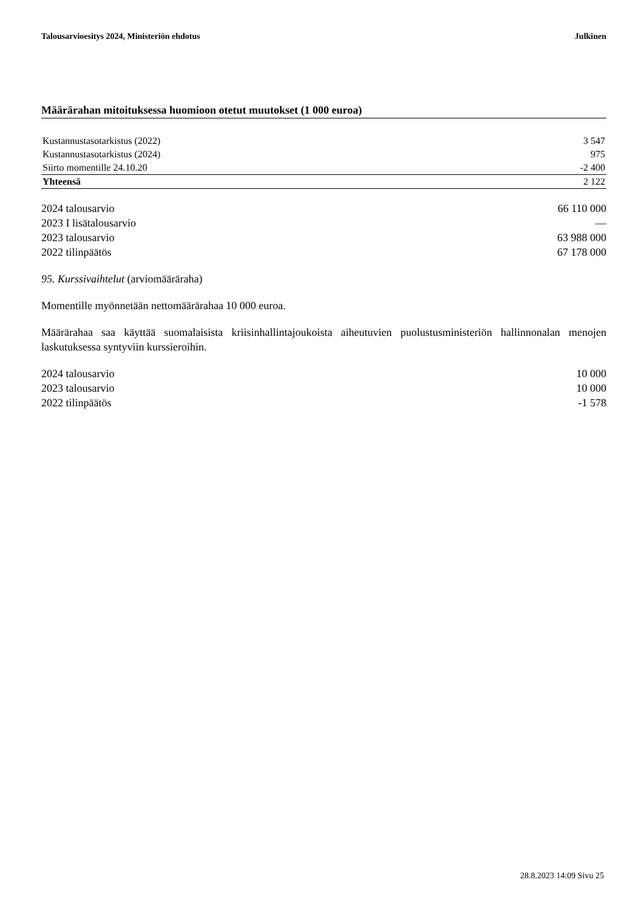Talousarvioesitys 2024, Ministeriön ehdotus Julkinen
Määrärahan mitoituksessa huomioon otetut muutokset (1 000 euroa)
| Kustannustasotarkistus (2022) | 3 547 |
| Kustannustasotarkistus (2024) | 975 |
| Siirto momentille 24.10.20 | -2 400 |
| Yhteensä | 2 122 |
| 2024 talousarvio | 66 110 000 |
| 2023 I lisätalousarvio | — |
| 2023 talousarvio | 63 988 000 |
| 2022 tilinpäätös | 67 178 000 |
95. Kurssivaihtelut (arviomääräraha)
Momentille myönnetään nettomäärärahaa 10 000 euroa.
Määrärahaa saa käyttää suomalaisista kriisinhallintajoukoista aiheutuvien puolustusministeriön hallinnonalan menojen laskutuksessa syntyviin kurssieroihin.
| 2024 talousarvio | 10 000 |
| 2023 talousarvio | 10 000 |
| 2022 tilinpäätös | -1 578 |
28.8.2023 14:09 Sivu 25